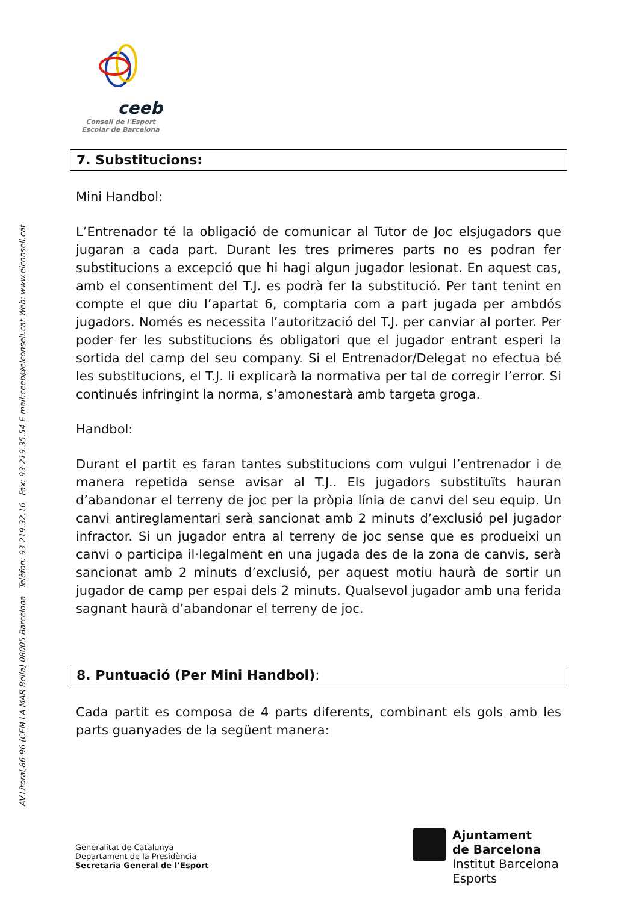AV.Litoral,86-96 (CEM LA MAR Bella) 08005 Barcelona Telèfon: 93-219.32.16 Fax: 93-219.35.54 E-mail:ceeb@elconsell.cat Web: www.elconsell.cat
ceeb
Consell de l'Esport
Escolar de Barcelona
7. Substitucions:
Mini Handbol:
L’Entrenador té la obligació de comunicar al Tutor de Joc elsjugadors que jugaran a cada part. Durant les tres primeres parts no es podran fer substitucions a excepció que hi hagi algun jugador lesionat. En aquest cas, amb el consentiment del T.J. es podrà fer la substitució. Per tant tenint en compte el que diu l’apartat 6, comptaria com a part jugada per ambdós jugadors. Només es necessita l’autorització del T.J. per canviar al porter. Per poder fer les substitucions és obligatori que el jugador entrant esperi la sortida del camp del seu company. Si el Entrenador/Delegat no efectua bé les substitucions, el T.J. li explicarà la normativa per tal de corregir l’error. Si continués infringint la norma, s’amonestarà amb targeta groga.
Handbol:
Durant el partit es faran tantes substitucions com vulgui l’entrenador i de manera repetida sense avisar al T.J.. Els jugadors substituïts hauran d’abandonar el terreny de joc per la pròpia línia de canvi del seu equip. Un canvi antireglamentari serà sancionat amb 2 minuts d’exclusió pel jugador infractor. Si un jugador entra al terreny de joc sense que es produeixi un canvi o participa il·legalment en una jugada des de la zona de canvis, serà sancionat amb 2 minuts d’exclusió, per aquest motiu haurà de sortir un jugador de camp per espai dels 2 minuts. Qualsevol jugador amb una ferida sagnant haurà d’abandonar el terreny de joc.
8. Puntuació (Per Mini Handbol):
Cada partit es composa de 4 parts diferents, combinant els gols amb les parts guanyades de la següent manera:
Generalitat de Catalunya
Departament de la Presidència
Secretaria General de l’Esport
Ajuntament
de Barcelona
Institut Barcelona
Esports